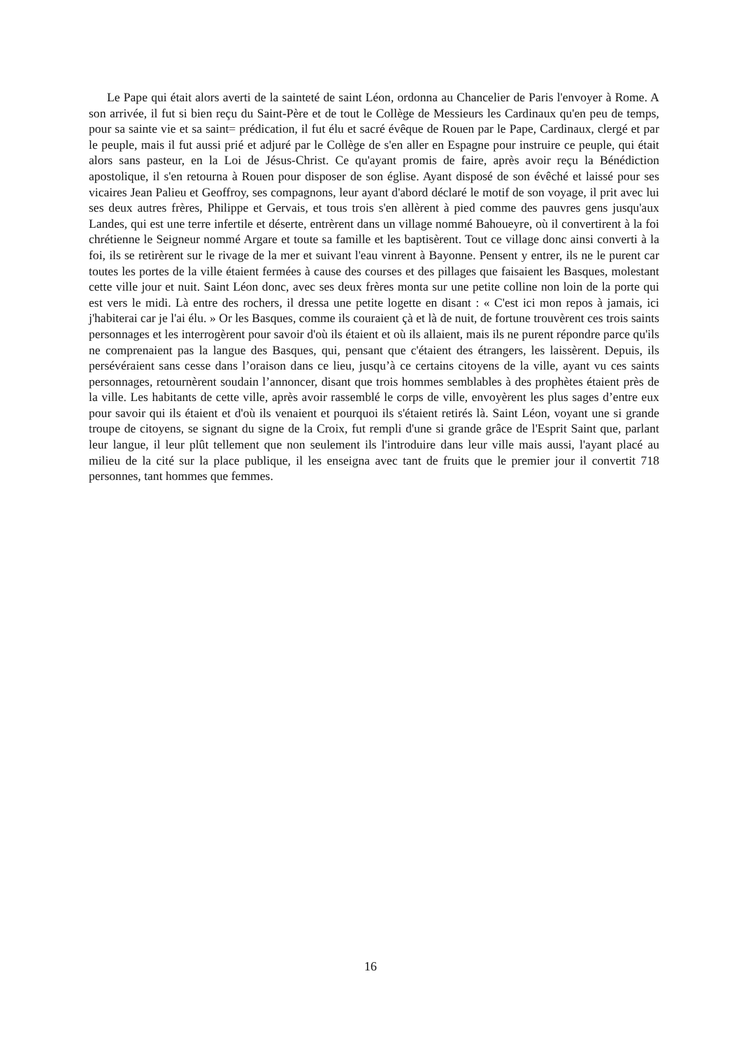Le Pape qui était alors averti de la sainteté de saint Léon, ordonna au Chancelier de Paris l'envoyer à Rome. A son arrivée, il fut si bien reçu du Saint-Père et de tout le Collège de Messieurs les Cardinaux qu'en peu de temps, pour sa sainte vie et sa saint= prédication, il fut élu et sacré évêque de Rouen par le Pape, Cardinaux, clergé et par le peuple, mais il fut aussi prié et adjuré par le Collège de s'en aller en Espagne pour instruire ce peuple, qui était alors sans pasteur, en la Loi de Jésus-Christ. Ce qu'ayant promis de faire, après avoir reçu la Bénédiction apostolique, il s'en retourna à Rouen pour disposer de son église. Ayant disposé de son évêché et laissé pour ses vicaires Jean Palieu et Geoffroy, ses compagnons, leur ayant d'abord déclaré le motif de son voyage, il prit avec lui ses deux autres frères, Philippe et Gervais, et tous trois s'en allèrent à pied comme des pauvres gens jusqu'aux Landes, qui est une terre infertile et déserte, entrèrent dans un village nommé Bahoueyre, où il convertirent à la foi chrétienne le Seigneur nommé Argare et toute sa famille et les baptisèrent. Tout ce village donc ainsi converti à la foi, ils se retirèrent sur le rivage de la mer et suivant l'eau vinrent à Bayonne. Pensent y entrer, ils ne le purent car toutes les portes de la ville étaient fermées à cause des courses et des pillages que faisaient les Basques, molestant cette ville jour et nuit. Saint Léon donc, avec ses deux frères monta sur une petite colline non loin de la porte qui est vers le midi. Là entre des rochers, il dressa une petite logette en disant : « C'est ici mon repos à jamais, ici j'habiterai car je l'ai élu. » Or les Basques, comme ils couraient çà et là de nuit, de fortune trouvèrent ces trois saints personnages et les interrogèrent pour savoir d'où ils étaient et où ils allaient, mais ils ne purent répondre parce qu'ils ne comprenaient pas la langue des Basques, qui, pensant que c'étaient des étrangers, les laissèrent. Depuis, ils persévéraient sans cesse dans l’oraison dans ce lieu, jusqu’à ce certains citoyens de la ville, ayant vu ces saints personnages, retournèrent soudain l’annoncer, disant que trois hommes semblables à des prophètes étaient près de la ville. Les habitants de cette ville, après avoir rassemblé le corps de ville, envoyèrent les plus sages d’entre eux pour savoir qui ils étaient et d'où ils venaient et pourquoi ils s'étaient retirés là. Saint Léon, voyant une si grande troupe de citoyens, se signant du signe de la Croix, fut rempli d'une si grande grâce de l'Esprit Saint que, parlant leur langue, il leur plût tellement que non seulement ils l'introduire dans leur ville mais aussi, l'ayant placé au milieu de la cité sur la place publique, il les enseigna avec tant de fruits que le premier jour il convertit 718 personnes, tant hommes que femmes.
16